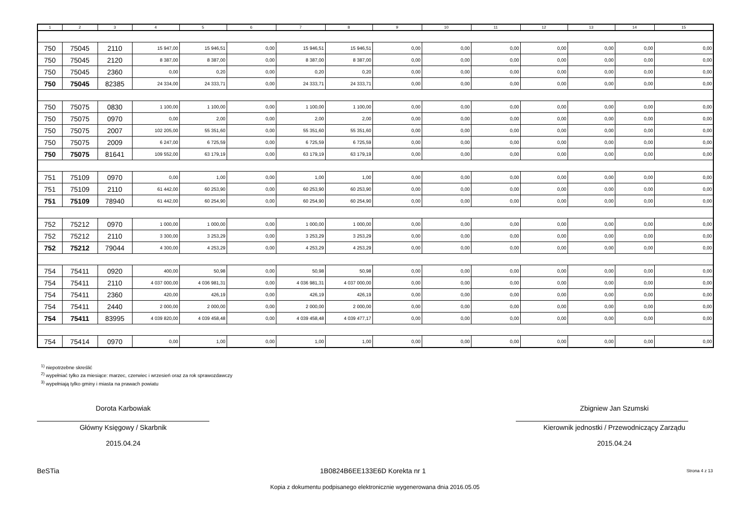| 1 | 2 | 3 | 4 | 5 | 6 | 7 | 8 | 9 | 10 | 11 | 12 | 13 | 14 | 15 |
| --- | --- | --- | --- | --- | --- | --- | --- | --- | --- | --- | --- | --- | --- | --- |
| 750 | 75045 | 2110 | 15 947,00 | 15 946,51 | 0,00 | 15 946,51 | 15 946,51 | 0,00 | 0,00 | 0,00 | 0,00 | 0,00 | 0,00 | 0,00 |
| 750 | 75045 | 2120 | 8 387,00 | 8 387,00 | 0,00 | 8 387,00 | 8 387,00 | 0,00 | 0,00 | 0,00 | 0,00 | 0,00 | 0,00 | 0,00 |
| 750 | 75045 | 2360 | 0,00 | 0,20 | 0,00 | 0,20 | 0,20 | 0,00 | 0,00 | 0,00 | 0,00 | 0,00 | 0,00 | 0,00 |
| 750 | 75045 | 82385 | 24 334,00 | 24 333,71 | 0,00 | 24 333,71 | 24 333,71 | 0,00 | 0,00 | 0,00 | 0,00 | 0,00 | 0,00 | 0,00 |
| 750 | 75075 | 0830 | 1 100,00 | 1 100,00 | 0,00 | 1 100,00 | 1 100,00 | 0,00 | 0,00 | 0,00 | 0,00 | 0,00 | 0,00 | 0,00 |
| 750 | 75075 | 0970 | 0,00 | 2,00 | 0,00 | 2,00 | 2,00 | 0,00 | 0,00 | 0,00 | 0,00 | 0,00 | 0,00 | 0,00 |
| 750 | 75075 | 2007 | 102 205,00 | 55 351,60 | 0,00 | 55 351,60 | 55 351,60 | 0,00 | 0,00 | 0,00 | 0,00 | 0,00 | 0,00 | 0,00 |
| 750 | 75075 | 2009 | 6 247,00 | 6 725,59 | 0,00 | 6 725,59 | 6 725,59 | 0,00 | 0,00 | 0,00 | 0,00 | 0,00 | 0,00 | 0,00 |
| 750 | 75075 | 81641 | 109 552,00 | 63 179,19 | 0,00 | 63 179,19 | 63 179,19 | 0,00 | 0,00 | 0,00 | 0,00 | 0,00 | 0,00 | 0,00 |
| 751 | 75109 | 0970 | 0,00 | 1,00 | 0,00 | 1,00 | 1,00 | 0,00 | 0,00 | 0,00 | 0,00 | 0,00 | 0,00 | 0,00 |
| 751 | 75109 | 2110 | 61 442,00 | 60 253,90 | 0,00 | 60 253,90 | 60 253,90 | 0,00 | 0,00 | 0,00 | 0,00 | 0,00 | 0,00 | 0,00 |
| 751 | 75109 | 78940 | 61 442,00 | 60 254,90 | 0,00 | 60 254,90 | 60 254,90 | 0,00 | 0,00 | 0,00 | 0,00 | 0,00 | 0,00 | 0,00 |
| 752 | 75212 | 0970 | 1 000,00 | 1 000,00 | 0,00 | 1 000,00 | 1 000,00 | 0,00 | 0,00 | 0,00 | 0,00 | 0,00 | 0,00 | 0,00 |
| 752 | 75212 | 2110 | 3 300,00 | 3 253,29 | 0,00 | 3 253,29 | 3 253,29 | 0,00 | 0,00 | 0,00 | 0,00 | 0,00 | 0,00 | 0,00 |
| 752 | 75212 | 79044 | 4 300,00 | 4 253,29 | 0,00 | 4 253,29 | 4 253,29 | 0,00 | 0,00 | 0,00 | 0,00 | 0,00 | 0,00 | 0,00 |
| 754 | 75411 | 0920 | 400,00 | 50,98 | 0,00 | 50,98 | 50,98 | 0,00 | 0,00 | 0,00 | 0,00 | 0,00 | 0,00 | 0,00 |
| 754 | 75411 | 2110 | 4 037 000,00 | 4 036 981,31 | 0,00 | 4 036 981,31 | 4 037 000,00 | 0,00 | 0,00 | 0,00 | 0,00 | 0,00 | 0,00 | 0,00 |
| 754 | 75411 | 2360 | 420,00 | 426,19 | 0,00 | 426,19 | 426,19 | 0,00 | 0,00 | 0,00 | 0,00 | 0,00 | 0,00 | 0,00 |
| 754 | 75411 | 2440 | 2 000,00 | 2 000,00 | 0,00 | 2 000,00 | 2 000,00 | 0,00 | 0,00 | 0,00 | 0,00 | 0,00 | 0,00 | 0,00 |
| 754 | 75411 | 83995 | 4 039 820,00 | 4 039 458,48 | 0,00 | 4 039 458,48 | 4 039 477,17 | 0,00 | 0,00 | 0,00 | 0,00 | 0,00 | 0,00 | 0,00 |
| 754 | 75414 | 0970 | 0,00 | 1,00 | 0,00 | 1,00 | 1,00 | 0,00 | 0,00 | 0,00 | 0,00 | 0,00 | 0,00 | 0,00 |
<sup>1)</sup> niepotrzebne skreślić
<sup>2)</sup> wypełniać tylko za miesiące: marzec, czerwiec i wrzesień oraz za rok sprawozdawczy
<sup>3)</sup> wypełniają tylko gminy i miasta na prawach powiatu
Dorota Karbowiak
Główny Księgowy / Skarbnik
2015.04.24
Zbigniew Jan Szumski
Kierownik jednostki / Przewodniczący Zarządu
2015.04.24
BeSTia 1B0824B6EE133E6D Korekta nr 1 Strona 4 z 13
Kopia z dokumentu podpisanego elektronicznie wygenerowana dnia 2016.05.05